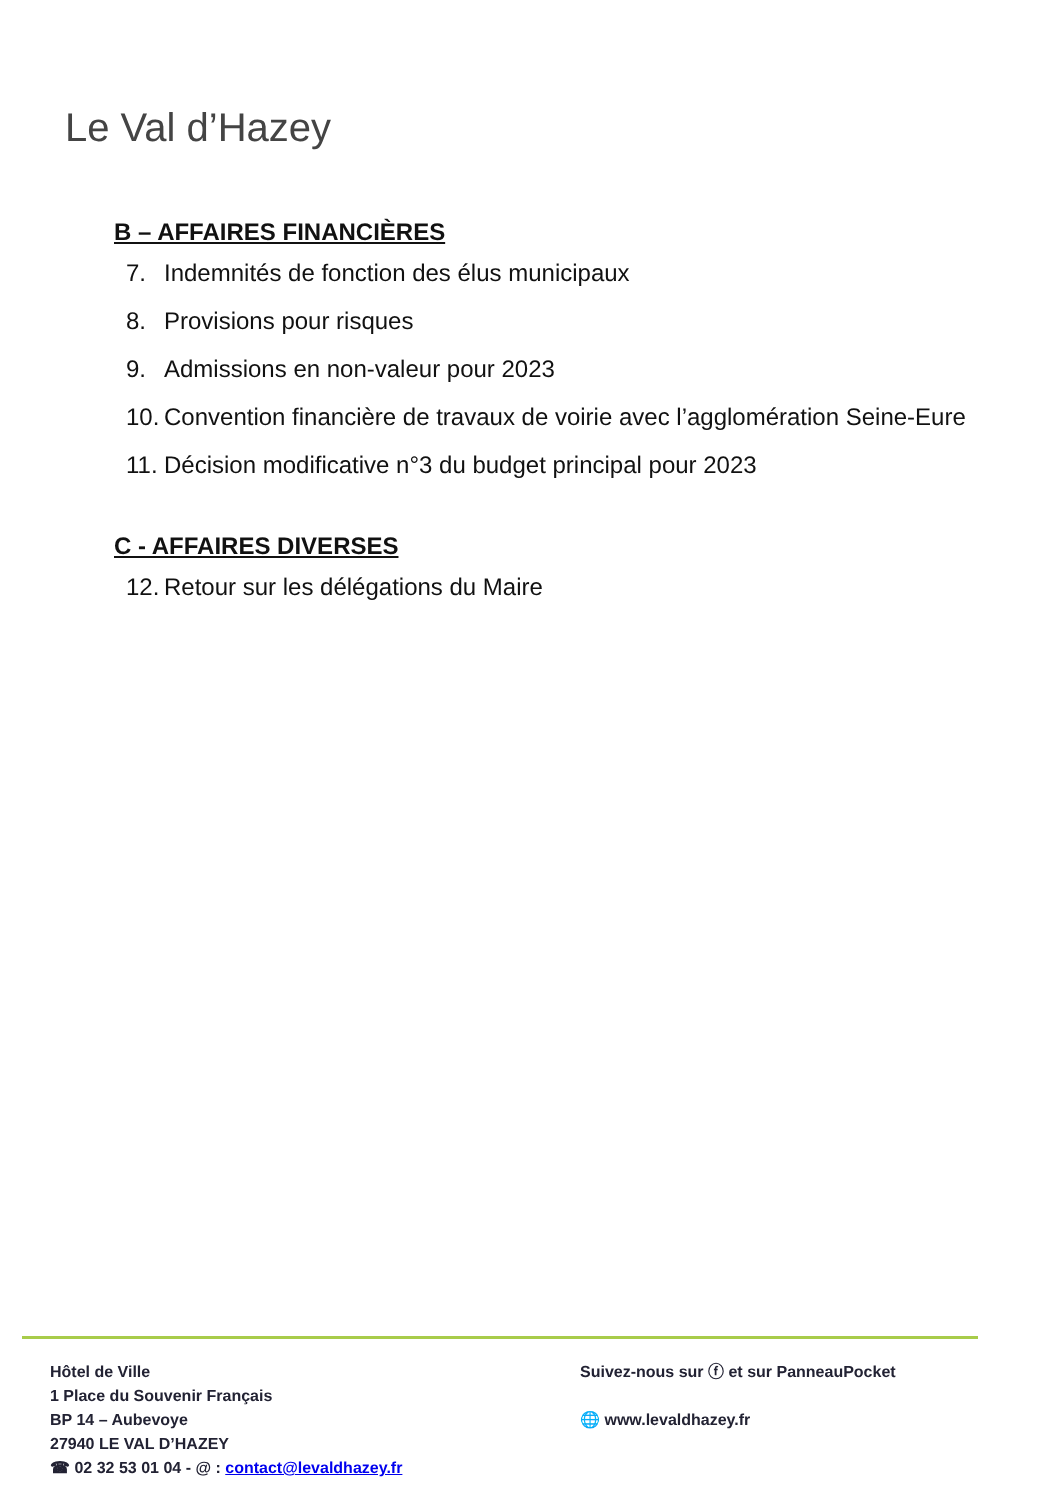Le Val d’Hazey
B – AFFAIRES FINANCIÈRES
7. Indemnités de fonction des élus municipaux
8. Provisions pour risques
9. Admissions en non-valeur pour 2023
10.
Convention financière de travaux de voirie avec l’agglomération Seine-Eure
11.
Décision modificative n°3 du budget principal pour 2023
C - AFFAIRES DIVERSES
12.
Retour sur les délégations du Maire
Hôtel de Ville
1 Place du Souvenir Français
BP 14 – Aubevoye
27940 LE VAL D’HAZEY
☎ 02 32 53 01 04 - @ : contact@levaldhazey.fr
Suivez-nous sur ⓕ et sur PanneauPocket
🌐 www.levaldhazey.fr